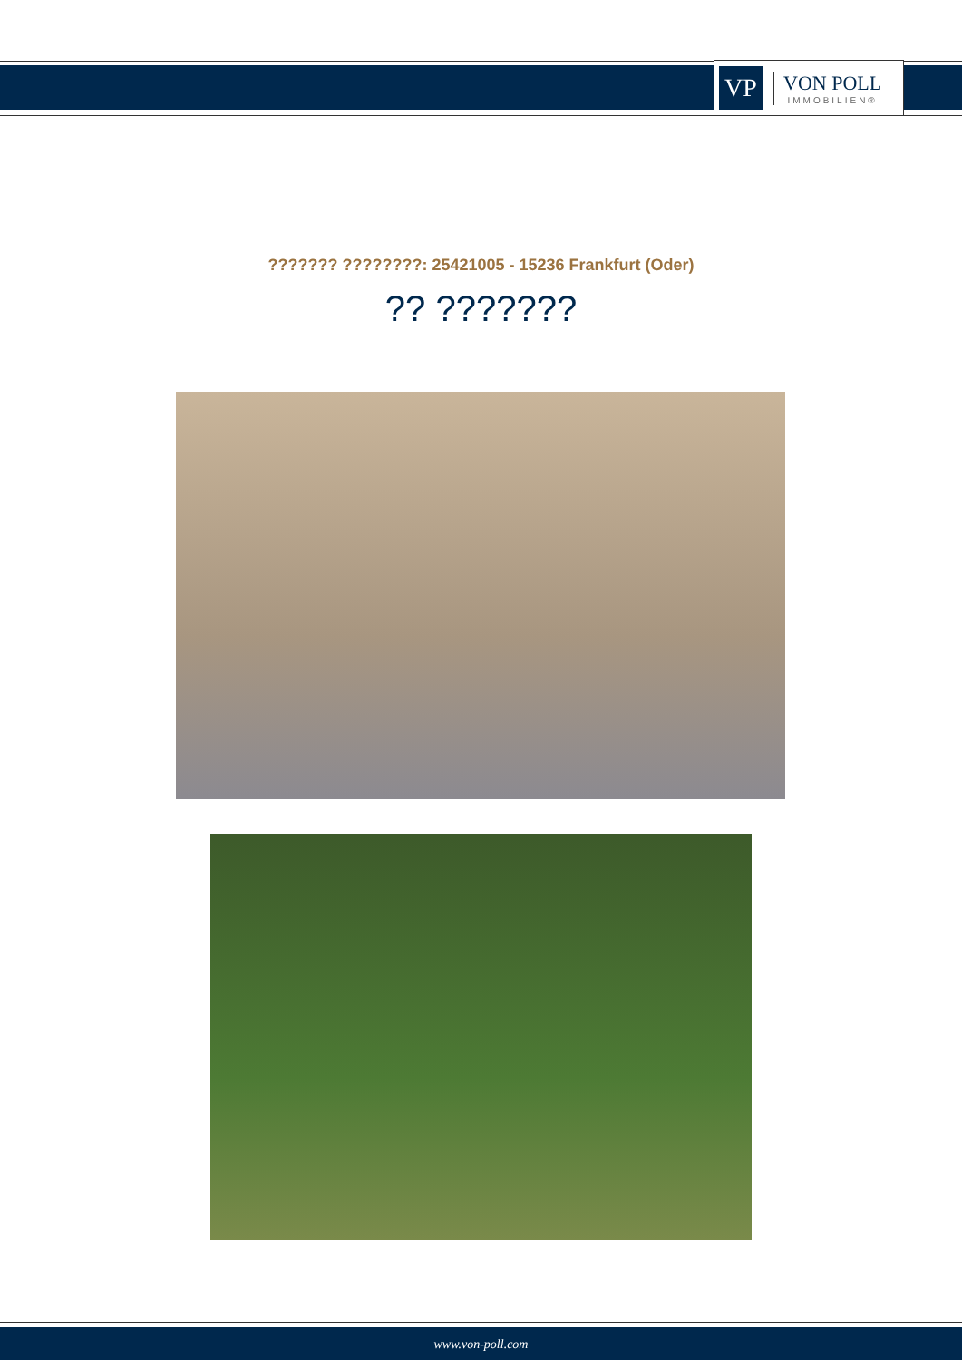VP
VON POLL
IMMOBILIEN®
??????? ????????: 25421005 - 15236 Frankfurt (Oder)
?? ???????
www.von-poll.com